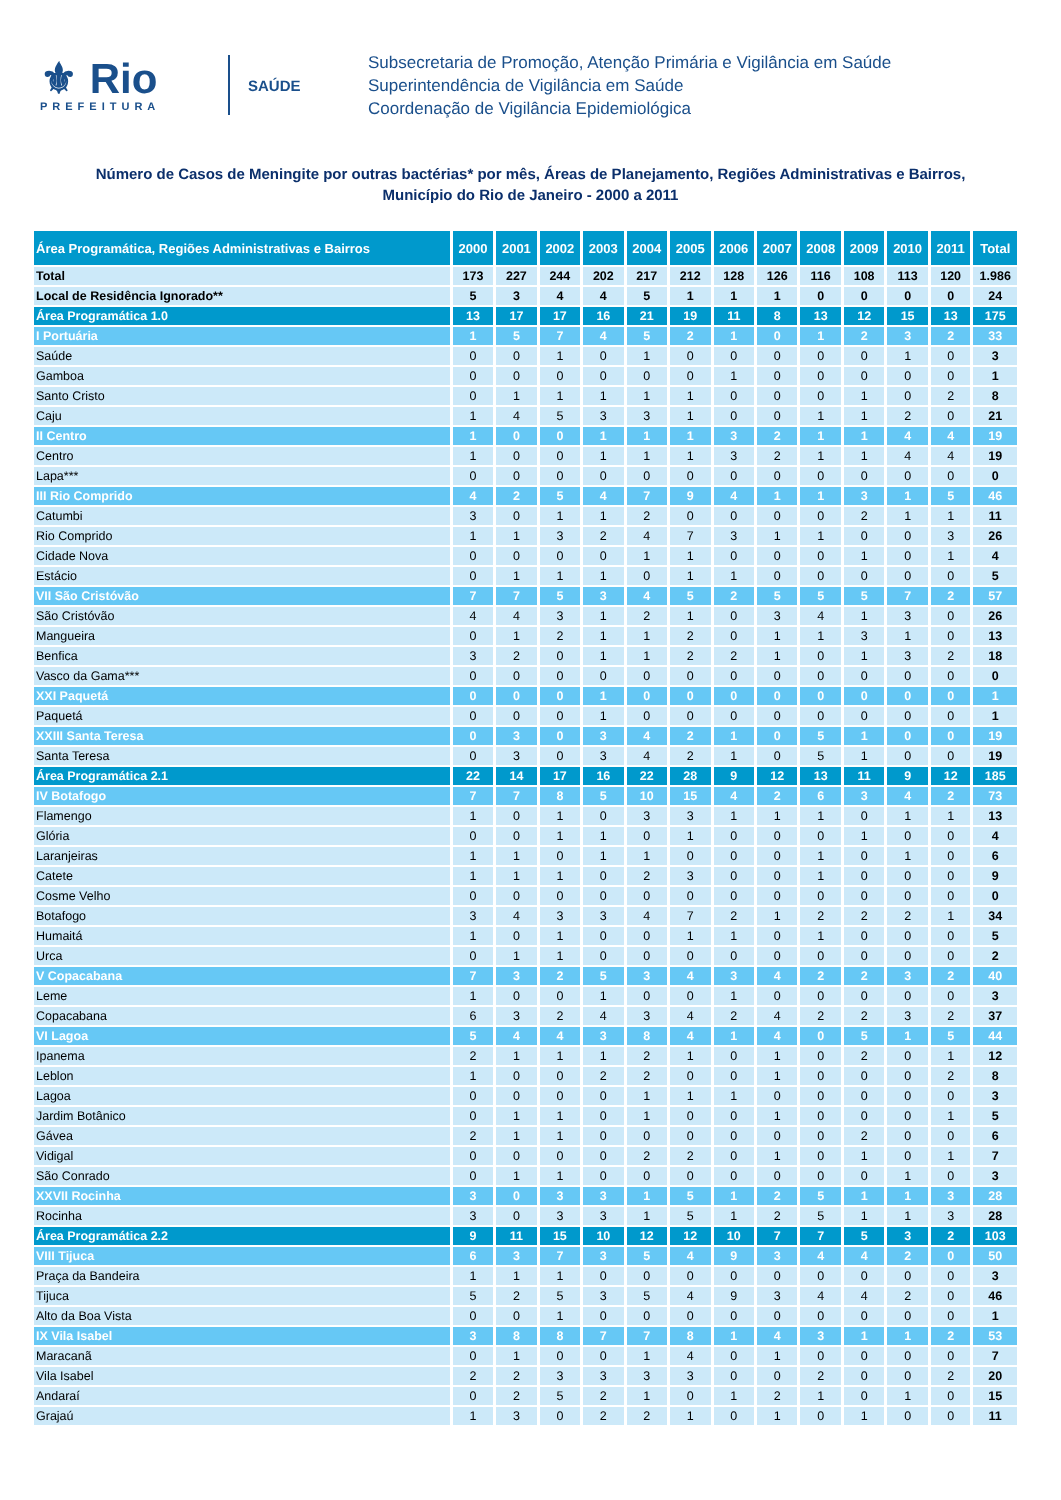⚜ Rio
PREFEITURA
SAÚDE
Subsecretaria de Promoção, Atenção Primária e Vigilância em Saúde
Superintendência de Vigilância em Saúde
Coordenação de Vigilância Epidemiológica
Número de Casos de Meningite por outras bactérias* por mês, Áreas de Planejamento, Regiões Administrativas e Bairros,
Município do Rio de Janeiro - 2000 a 2011
| Área Programática, Regiões Administrativas e Bairros | 2000 | 2001 | 2002 | 2003 | 2004 | 2005 | 2006 | 2007 | 2008 | 2009 | 2010 | 2011 | Total |
| --- | --- | --- | --- | --- | --- | --- | --- | --- | --- | --- | --- | --- | --- |
| Total | 173 | 227 | 244 | 202 | 217 | 212 | 128 | 126 | 116 | 108 | 113 | 120 | 1.986 |
| Local de Residência Ignorado** | 5 | 3 | 4 | 4 | 5 | 1 | 1 | 1 | 0 | 0 | 0 | 0 | 24 |
| Área Programática 1.0 | 13 | 17 | 17 | 16 | 21 | 19 | 11 | 8 | 13 | 12 | 15 | 13 | 175 |
| I Portuária | 1 | 5 | 7 | 4 | 5 | 2 | 1 | 0 | 1 | 2 | 3 | 2 | 33 |
| Saúde | 0 | 0 | 1 | 0 | 1 | 0 | 0 | 0 | 0 | 0 | 1 | 0 | 3 |
| Gamboa | 0 | 0 | 0 | 0 | 0 | 0 | 1 | 0 | 0 | 0 | 0 | 0 | 1 |
| Santo Cristo | 0 | 1 | 1 | 1 | 1 | 1 | 0 | 0 | 0 | 1 | 0 | 2 | 8 |
| Caju | 1 | 4 | 5 | 3 | 3 | 1 | 0 | 0 | 1 | 1 | 2 | 0 | 21 |
| II Centro | 1 | 0 | 0 | 1 | 1 | 1 | 3 | 2 | 1 | 1 | 4 | 4 | 19 |
| Centro | 1 | 0 | 0 | 1 | 1 | 1 | 3 | 2 | 1 | 1 | 4 | 4 | 19 |
| Lapa*** | 0 | 0 | 0 | 0 | 0 | 0 | 0 | 0 | 0 | 0 | 0 | 0 | 0 |
| III Rio Comprido | 4 | 2 | 5 | 4 | 7 | 9 | 4 | 1 | 1 | 3 | 1 | 5 | 46 |
| Catumbi | 3 | 0 | 1 | 1 | 2 | 0 | 0 | 0 | 0 | 2 | 1 | 1 | 11 |
| Rio Comprido | 1 | 1 | 3 | 2 | 4 | 7 | 3 | 1 | 1 | 0 | 0 | 3 | 26 |
| Cidade Nova | 0 | 0 | 0 | 0 | 1 | 1 | 0 | 0 | 0 | 1 | 0 | 1 | 4 |
| Estácio | 0 | 1 | 1 | 1 | 0 | 1 | 1 | 0 | 0 | 0 | 0 | 0 | 5 |
| VII São Cristóvão | 7 | 7 | 5 | 3 | 4 | 5 | 2 | 5 | 5 | 5 | 7 | 2 | 57 |
| São Cristóvão | 4 | 4 | 3 | 1 | 2 | 1 | 0 | 3 | 4 | 1 | 3 | 0 | 26 |
| Mangueira | 0 | 1 | 2 | 1 | 1 | 2 | 0 | 1 | 1 | 3 | 1 | 0 | 13 |
| Benfica | 3 | 2 | 0 | 1 | 1 | 2 | 2 | 1 | 0 | 1 | 3 | 2 | 18 |
| Vasco da Gama*** | 0 | 0 | 0 | 0 | 0 | 0 | 0 | 0 | 0 | 0 | 0 | 0 | 0 |
| XXI Paquetá | 0 | 0 | 0 | 1 | 0 | 0 | 0 | 0 | 0 | 0 | 0 | 0 | 1 |
| Paquetá | 0 | 0 | 0 | 1 | 0 | 0 | 0 | 0 | 0 | 0 | 0 | 0 | 1 |
| XXIII Santa Teresa | 0 | 3 | 0 | 3 | 4 | 2 | 1 | 0 | 5 | 1 | 0 | 0 | 19 |
| Santa Teresa | 0 | 3 | 0 | 3 | 4 | 2 | 1 | 0 | 5 | 1 | 0 | 0 | 19 |
| Área Programática 2.1 | 22 | 14 | 17 | 16 | 22 | 28 | 9 | 12 | 13 | 11 | 9 | 12 | 185 |
| IV Botafogo | 7 | 7 | 8 | 5 | 10 | 15 | 4 | 2 | 6 | 3 | 4 | 2 | 73 |
| Flamengo | 1 | 0 | 1 | 0 | 3 | 3 | 1 | 1 | 1 | 0 | 1 | 1 | 13 |
| Glória | 0 | 0 | 1 | 1 | 0 | 1 | 0 | 0 | 0 | 1 | 0 | 0 | 4 |
| Laranjeiras | 1 | 1 | 0 | 1 | 1 | 0 | 0 | 0 | 1 | 0 | 1 | 0 | 6 |
| Catete | 1 | 1 | 1 | 0 | 2 | 3 | 0 | 0 | 1 | 0 | 0 | 0 | 9 |
| Cosme Velho | 0 | 0 | 0 | 0 | 0 | 0 | 0 | 0 | 0 | 0 | 0 | 0 | 0 |
| Botafogo | 3 | 4 | 3 | 3 | 4 | 7 | 2 | 1 | 2 | 2 | 2 | 1 | 34 |
| Humaitá | 1 | 0 | 1 | 0 | 0 | 1 | 1 | 0 | 1 | 0 | 0 | 0 | 5 |
| Urca | 0 | 1 | 1 | 0 | 0 | 0 | 0 | 0 | 0 | 0 | 0 | 0 | 2 |
| V Copacabana | 7 | 3 | 2 | 5 | 3 | 4 | 3 | 4 | 2 | 2 | 3 | 2 | 40 |
| Leme | 1 | 0 | 0 | 1 | 0 | 0 | 1 | 0 | 0 | 0 | 0 | 0 | 3 |
| Copacabana | 6 | 3 | 2 | 4 | 3 | 4 | 2 | 4 | 2 | 2 | 3 | 2 | 37 |
| VI Lagoa | 5 | 4 | 4 | 3 | 8 | 4 | 1 | 4 | 0 | 5 | 1 | 5 | 44 |
| Ipanema | 2 | 1 | 1 | 1 | 2 | 1 | 0 | 1 | 0 | 2 | 0 | 1 | 12 |
| Leblon | 1 | 0 | 0 | 2 | 2 | 0 | 0 | 1 | 0 | 0 | 0 | 2 | 8 |
| Lagoa | 0 | 0 | 0 | 0 | 1 | 1 | 1 | 0 | 0 | 0 | 0 | 0 | 3 |
| Jardim Botânico | 0 | 1 | 1 | 0 | 1 | 0 | 0 | 1 | 0 | 0 | 0 | 1 | 5 |
| Gávea | 2 | 1 | 1 | 0 | 0 | 0 | 0 | 0 | 0 | 2 | 0 | 0 | 6 |
| Vidigal | 0 | 0 | 0 | 0 | 2 | 2 | 0 | 1 | 0 | 1 | 0 | 1 | 7 |
| São Conrado | 0 | 1 | 1 | 0 | 0 | 0 | 0 | 0 | 0 | 0 | 1 | 0 | 3 |
| XXVII Rocinha | 3 | 0 | 3 | 3 | 1 | 5 | 1 | 2 | 5 | 1 | 1 | 3 | 28 |
| Rocinha | 3 | 0 | 3 | 3 | 1 | 5 | 1 | 2 | 5 | 1 | 1 | 3 | 28 |
| Área Programática 2.2 | 9 | 11 | 15 | 10 | 12 | 12 | 10 | 7 | 7 | 5 | 3 | 2 | 103 |
| VIII Tijuca | 6 | 3 | 7 | 3 | 5 | 4 | 9 | 3 | 4 | 4 | 2 | 0 | 50 |
| Praça da Bandeira | 1 | 1 | 1 | 0 | 0 | 0 | 0 | 0 | 0 | 0 | 0 | 0 | 3 |
| Tijuca | 5 | 2 | 5 | 3 | 5 | 4 | 9 | 3 | 4 | 4 | 2 | 0 | 46 |
| Alto da Boa Vista | 0 | 0 | 1 | 0 | 0 | 0 | 0 | 0 | 0 | 0 | 0 | 0 | 1 |
| IX Vila Isabel | 3 | 8 | 8 | 7 | 7 | 8 | 1 | 4 | 3 | 1 | 1 | 2 | 53 |
| Maracanã | 0 | 1 | 0 | 0 | 1 | 4 | 0 | 1 | 0 | 0 | 0 | 0 | 7 |
| Vila Isabel | 2 | 2 | 3 | 3 | 3 | 3 | 0 | 0 | 2 | 0 | 0 | 2 | 20 |
| Andaraí | 0 | 2 | 5 | 2 | 1 | 0 | 1 | 2 | 1 | 0 | 1 | 0 | 15 |
| Grajaú | 1 | 3 | 0 | 2 | 2 | 1 | 0 | 1 | 0 | 1 | 0 | 0 | 11 |